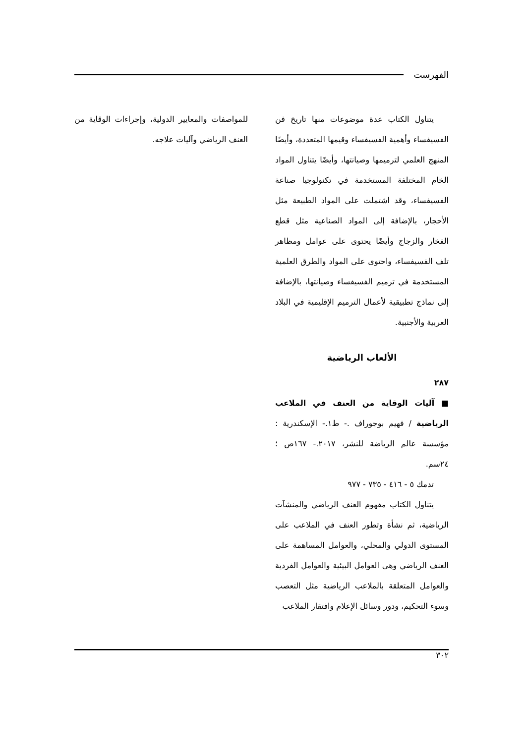الفهرست
يتناول الكتاب عدة موضوعات منها تاريخ فن الفسيفساء وأهمية الفسيفساء وقيمها المتعددة، وأيضًا المنهج العلمي لترميمها وصيانتها، وأيضًا يتناول المواد الخام المختلفة المستخدمة في تكنولوجيا صناعة الفسيفساء، وقد اشتملت على المواد الطبيعة مثل الأحجار، بالإضافة إلى المواد الصناعية مثل قطع الفخار والزجاج وأيضًا يحتوى على عوامل ومظاهر تلف الفسيفساء، واحتوى على المواد والطرق العلمية المستخدمة في ترميم الفسيفساء وصيانتها، بالإضافة إلى نماذج تطبيقية لأعمال الترميم الإقليمية في البلاد العربية والأجنبية.
الألعاب الرياضية
٢٨٧
■ آليات الوقاية من العنف في الملاعب الرياضية / فهيم بوجوراف .- ط١.- الإسكندرية : مؤسسة عالم الرياضة للنشر، ٢٠١٧.- ١٦٧ص ؛ ٢٤سم.
تدمك ٥ - ٤١٦ - ٧٣٥ - ٩٧٧
يتناول الكتاب مفهوم العنف الرياضي والمنشآت الرياضية، ثم نشأة وتطور العنف في الملاعب على المستوى الدولي والمحلي، والعوامل المساهمة على العنف الرياضي وهى العوامل البيئية والعوامل الفردية والعوامل المتعلقة بالملاعب الرياضية مثل التعصب وسوء التحكيم، ودور وسائل الإعلام وافتقار الملاعب
للمواصفات والمعايير الدولية، وإجراءات الوقاية من العنف الرياضي وآليات علاجه.
٣٠٢